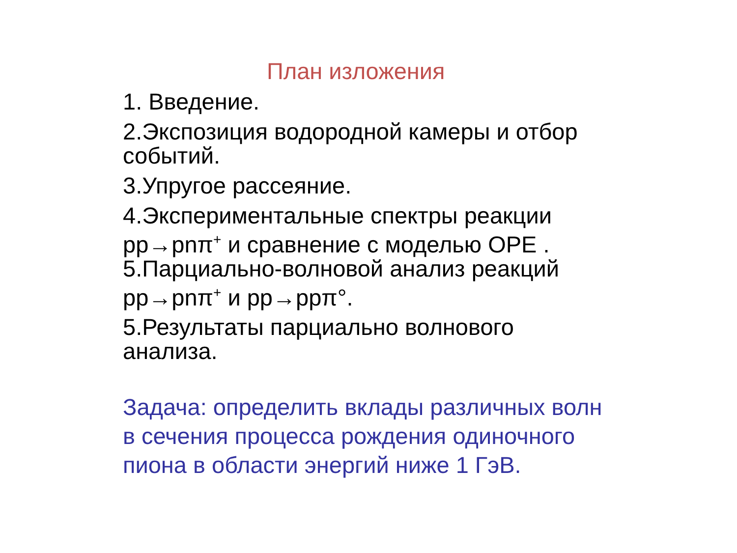План изложения
1. Введение.
2.Экспозиция водородной камеры и отбор событий.
3.Упругое рассеяние.
4.Экспериментальные спектры реакции pp→pnπ<sup>+</sup> и сравнение с моделью OPE .
5.Парциально-волновой анализ реакций pp→pnπ<sup>+</sup> и pp→ppπ°.
5.Результаты парциально волнового анализа.
Задача: определить вклады различных волн в сечения процесса рождения одиночного пиона в области энергий ниже 1 ГэВ.